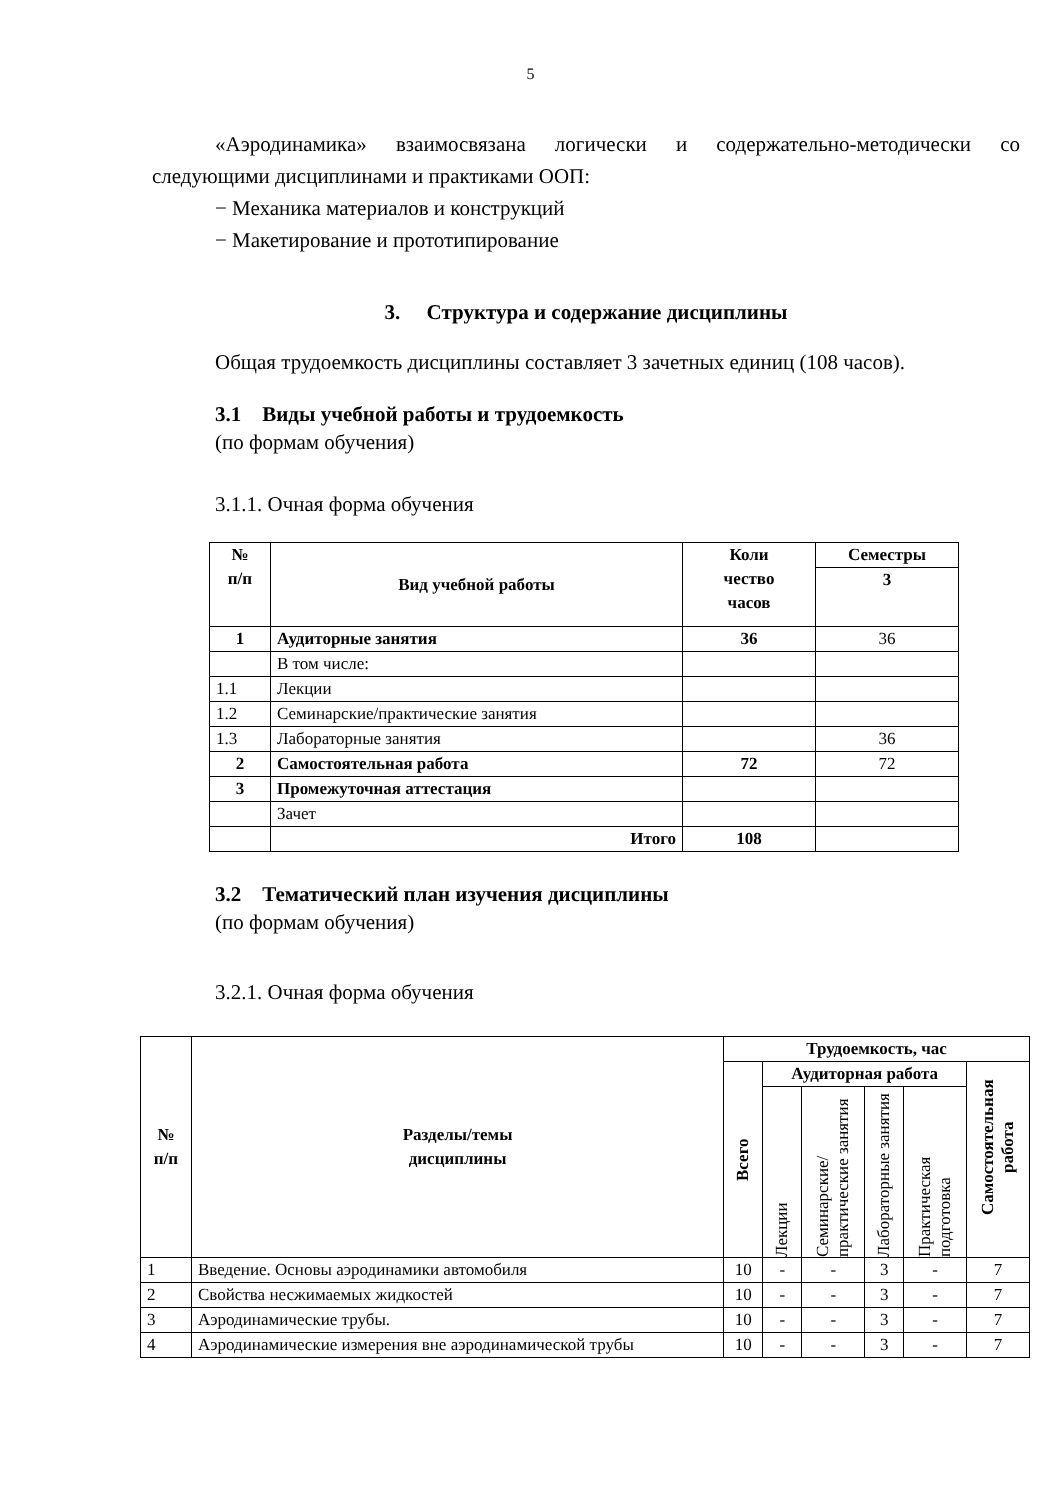5
«Аэродинамика» взаимосвязана логически и содержательно-методически со следующими дисциплинами и практиками ООП:
− Механика материалов и конструкций
− Макетирование и прототипирование
3. Структура и содержание дисциплины
Общая трудоемкость дисциплины составляет 3 зачетных единиц (108 часов).
3.1 Виды учебной работы и трудоемкость
(по формам обучения)
3.1.1. Очная форма обучения
| № п/п | Вид учебной работы | Коли чество часов | Семестры |
| --- | --- | --- | --- |
| | | | 3 |
| 1 | Аудиторные занятия | 36 | 36 |
| | В том числе: | | |
| 1.1 | Лекции | | |
| 1.2 | Семинарские/практические занятия | | |
| 1.3 | Лабораторные занятия | | 36 |
| 2 | Самостоятельная работа | 72 | 72 |
| 3 | Промежуточная аттестация | | |
| | Зачет | | |
| | Итого | 108 | |
3.2 Тематический план изучения дисциплины
(по формам обучения)
3.2.1. Очная форма обучения
| № п/п | Разделы/темы дисциплины | Трудоемкость, час | | | | | |
| --- | --- | --- | --- | --- | --- | --- | --- |
| | | Всего | Аудиторная работа | | | | Самостоятельная работа |
| | | | Лекции | Семинарские/ практические занятия | Лабораторные занятия | Практическая подготовка | |
| 1 | Введение. Основы аэродинамики автомобиля | 10 | - | - | 3 | - | 7 |
| 2 | Свойства несжимаемых жидкостей | 10 | - | - | 3 | - | 7 |
| 3 | Аэродинамические трубы. | 10 | - | - | 3 | - | 7 |
| 4 | Аэродинамические измерения вне аэродинамической трубы | 10 | - | - | 3 | - | 7 |